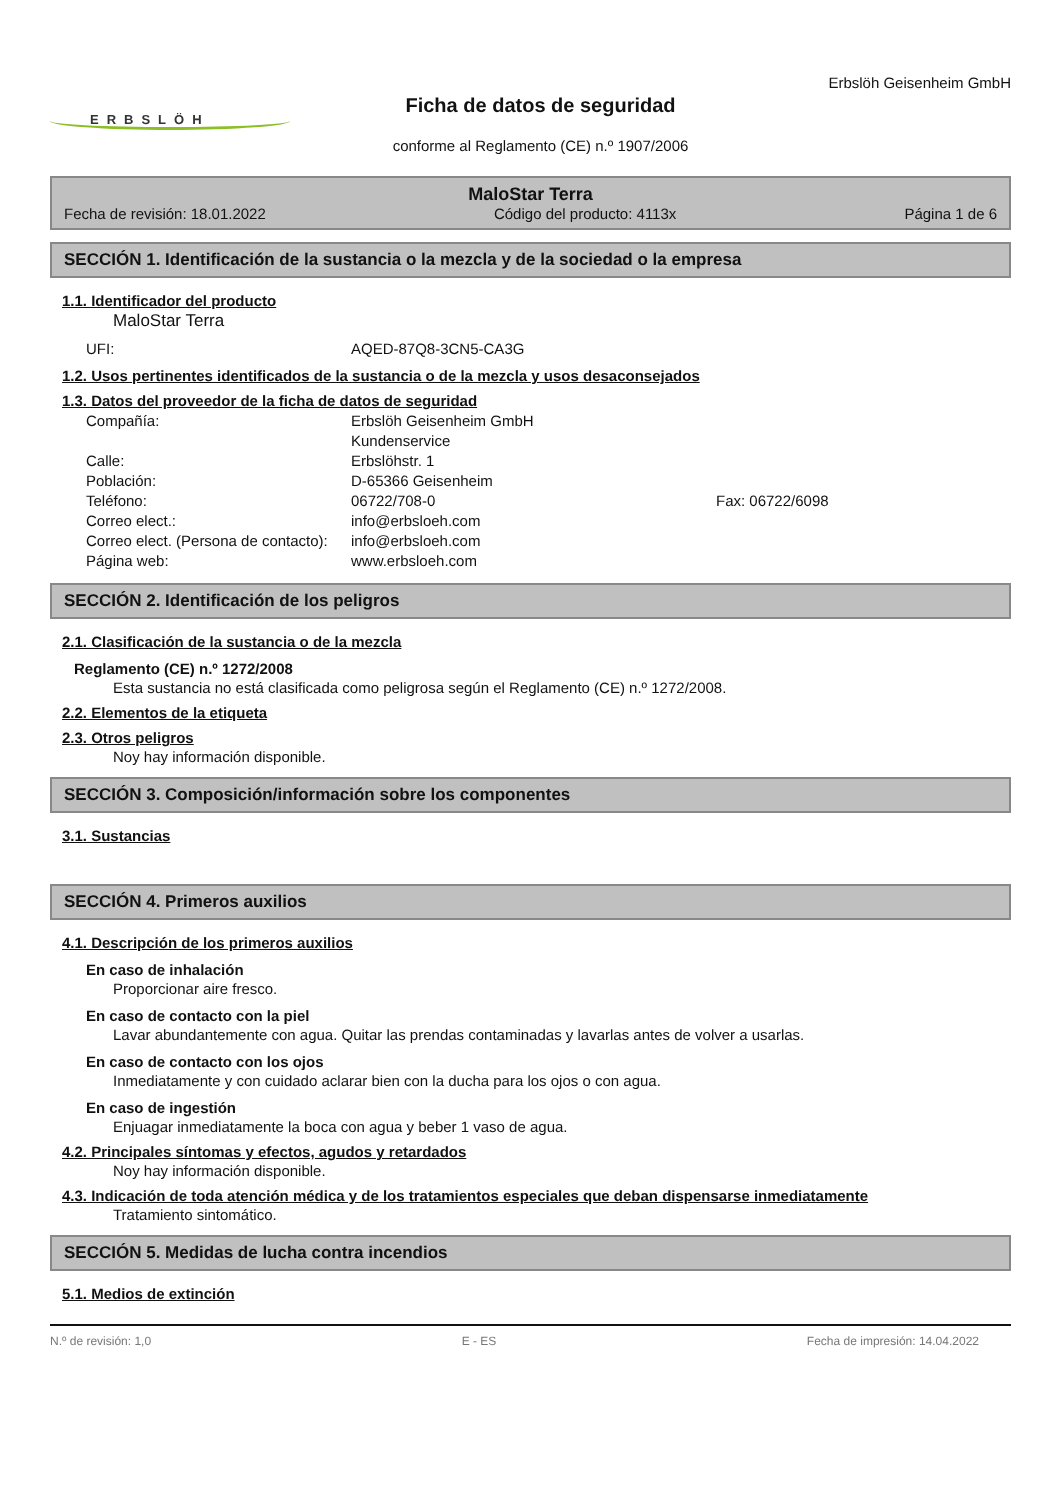ERBSLÖH
Ficha de datos de seguridad
conforme al Reglamento (CE) n.º 1907/2006
Erbslöh Geisenheim GmbH
MaloStar Terra
Fecha de revisión: 18.01.2022 Código del producto: 4113x Página 1 de 6
SECCIÓN 1. Identificación de la sustancia o la mezcla y de la sociedad o la empresa
1.1. Identificador del producto
MaloStar Terra
UFI: AQED-87Q8-3CN5-CA3G
1.2. Usos pertinentes identificados de la sustancia o de la mezcla y usos desaconsejados
1.3. Datos del proveedor de la ficha de datos de seguridad
Compañía: Erbslöh Geisenheim GmbH
Kundenservice Calle: Erbslöhstr. 1 Población: D-65366 Geisenheim Teléfono: 06722/708-0 Fax: 06722/6098 Correo elect.: info@erbsloeh.com Correo elect. (Persona de contacto): info@erbsloeh.com Página web: www.erbsloeh.com
SECCIÓN 2. Identificación de los peligros
2.1. Clasificación de la sustancia o de la mezcla
Reglamento (CE) n.º 1272/2008
Esta sustancia no está clasificada como peligrosa según el Reglamento (CE) n.º 1272/2008.
2.2. Elementos de la etiqueta
2.3. Otros peligros
Noy hay información disponible.
SECCIÓN 3. Composición/información sobre los componentes
3.1. Sustancias
SECCIÓN 4. Primeros auxilios
4.1. Descripción de los primeros auxilios
En caso de inhalación
Proporcionar aire fresco.
En caso de contacto con la piel
Lavar abundantemente con agua. Quitar las prendas contaminadas y lavarlas antes de volver a usarlas.
En caso de contacto con los ojos
Inmediatamente y con cuidado aclarar bien con la ducha para los ojos o con agua.
En caso de ingestión
Enjuagar inmediatamente la boca con agua y beber 1 vaso de agua.
4.2. Principales síntomas y efectos, agudos y retardados
Noy hay información disponible.
4.3. Indicación de toda atención médica y de los tratamientos especiales que deban dispensarse inmediatamente
Tratamiento sintomático.
SECCIÓN 5. Medidas de lucha contra incendios
5.1. Medios de extinción
N.º de revisión: 1,0 E - ES Fecha de impresión: 14.04.2022